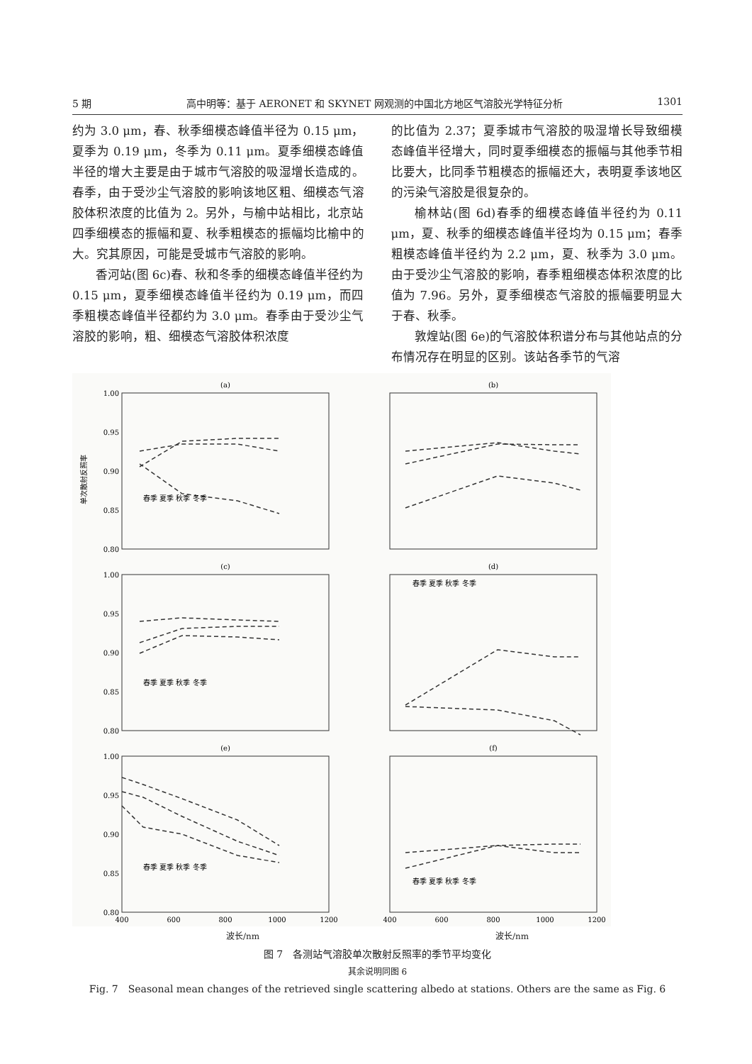5 期 高中明等：基于 AERONET 和 SKYNET 网观测的中国北方地区气溶胶光学特征分析 1301
约为 3.0 μm，春、秋季细模态峰值半径为 0.15 μm，夏季为 0.19 μm，冬季为 0.11 μm。夏季细模态峰值半径的增大主要是由于城市气溶胶的吸湿增长造成的。春季，由于受沙尘气溶胶的影响该地区粗、细模态气溶胶体积浓度的比值为 2。另外，与榆中站相比，北京站四季细模态的振幅和夏、秋季粗模态的振幅均比榆中的大。究其原因，可能是受城市气溶胶的影响。
香河站(图 6c)春、秋和冬季的细模态峰值半径约为 0.15 μm，夏季细模态峰值半径约为 0.19 μm，而四季粗模态峰值半径都约为 3.0 μm。春季由于受沙尘气溶胶的影响，粗、细模态气溶胶体积浓度
的比值为 2.37；夏季城市气溶胶的吸湿增长导致细模态峰值半径增大，同时夏季细模态的振幅与其他季节相比要大，比同季节粗模态的振幅还大，表明夏季该地区的污染气溶胶是很复杂的。
榆林站(图 6d)春季的细模态峰值半径约为 0.11 μm，夏、秋季的细模态峰值半径均为 0.15 μm；春季粗模态峰值半径约为 2.2 μm，夏、秋季为 3.0 μm。由于受沙尘气溶胶的影响，春季粗细模态体积浓度的比值为 7.96。另外，夏季细模态气溶胶的振幅要明显大于春、秋季。
敦煌站(图 6e)的气溶胶体积谱分布与其他站点的分布情况存在明显的区别。该站各季节的气溶
(a)
(b)
(c)
(d)
(e)
(f)
400
600
800
1000
1200
400
600
800
1000
1200
1.00
0.95
0.90
0.85
0.80
1.00
0.95
0.90
0.85
0.80
1.00
0.95
0.90
0.85
0.80
春季 夏季 秋季 冬季
春季 夏季 秋季 冬季
春季 夏季 秋季 冬季
春季 夏季 秋季 冬季
春季 夏季 秋季 冬季
单次散射反照率
波长/nm 波长/nm
图 7　各测站气溶胶单次散射反照率的季节平均变化
其余说明同图 6
Fig. 7　Seasonal mean changes of the retrieved single scattering albedo at stations. Others are the same as Fig. 6